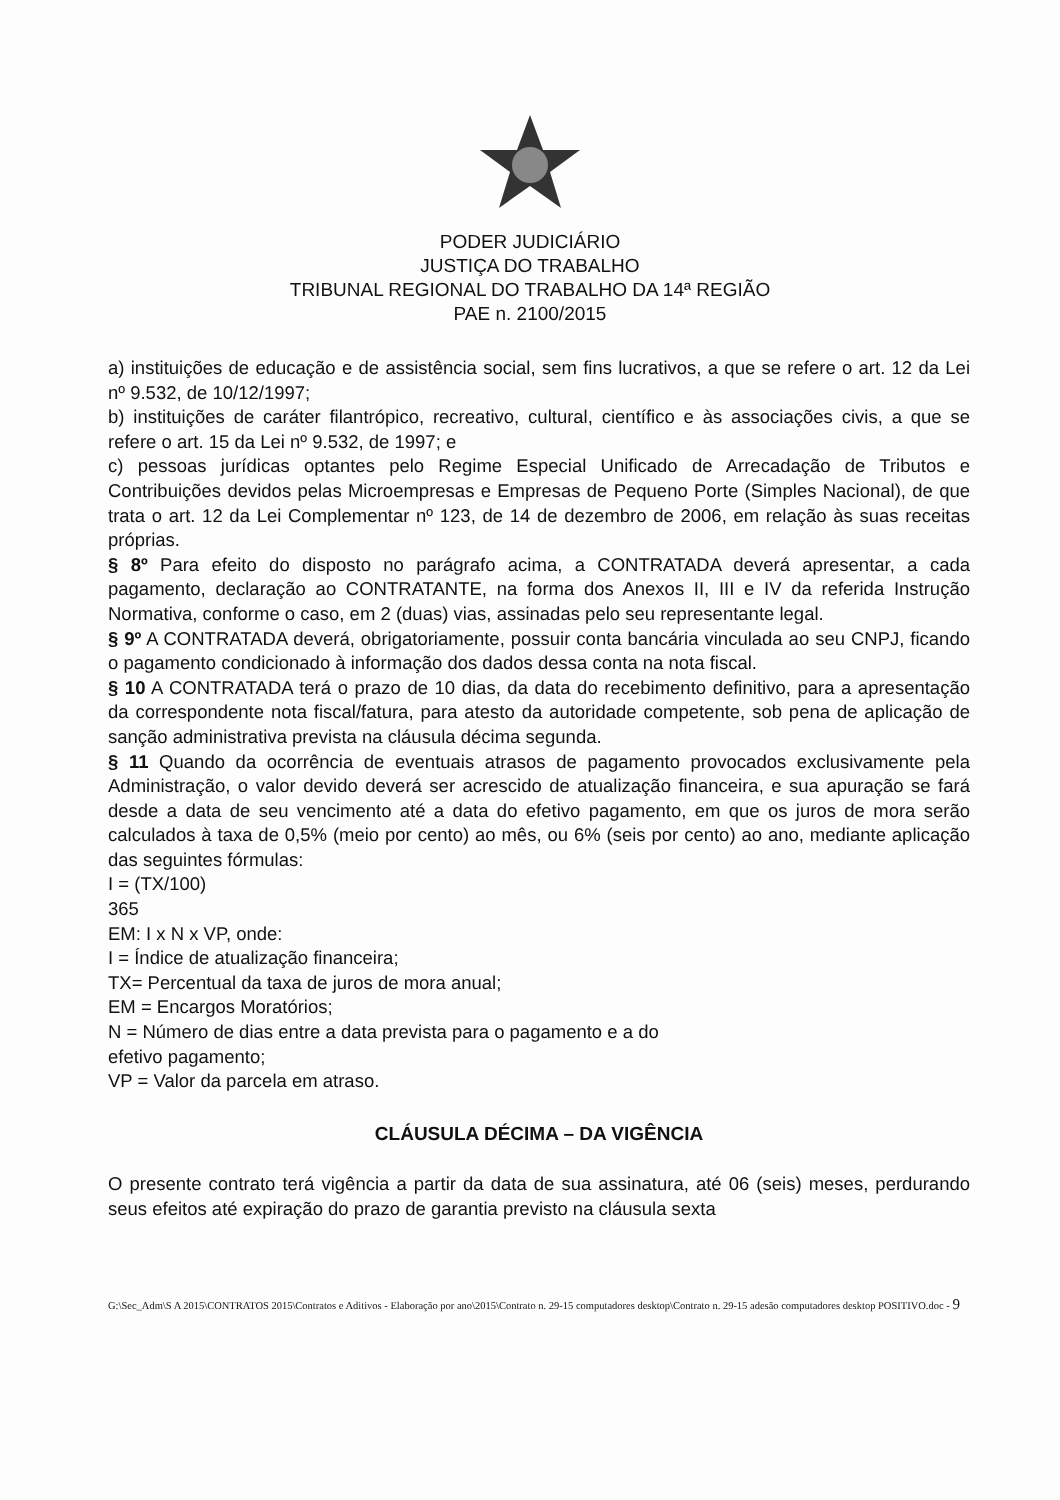PODER JUDICIÁRIO
JUSTIÇA DO TRABALHO
TRIBUNAL REGIONAL DO TRABALHO DA 14ª REGIÃO
PAE n. 2100/2015
a) instituições de educação e de assistência social, sem fins lucrativos, a que se refere o art. 12 da Lei nº 9.532, de 10/12/1997;
b) instituições de caráter filantrópico, recreativo, cultural, científico e às associações civis, a que se refere o art. 15 da Lei nº 9.532, de 1997; e
c) pessoas jurídicas optantes pelo Regime Especial Unificado de Arrecadação de Tributos e Contribuições devidos pelas Microempresas e Empresas de Pequeno Porte (Simples Nacional), de que trata o art. 12 da Lei Complementar nº 123, de 14 de dezembro de 2006, em relação às suas receitas próprias.
§ 8º Para efeito do disposto no parágrafo acima, a CONTRATADA deverá apresentar, a cada pagamento, declaração ao CONTRATANTE, na forma dos Anexos II, III e IV da referida Instrução Normativa, conforme o caso, em 2 (duas) vias, assinadas pelo seu representante legal.
§ 9º A CONTRATADA deverá, obrigatoriamente, possuir conta bancária vinculada ao seu CNPJ, ficando o pagamento condicionado à informação dos dados dessa conta na nota fiscal.
§ 10 A CONTRATADA terá o prazo de 10 dias, da data do recebimento definitivo, para a apresentação da correspondente nota fiscal/fatura, para atesto da autoridade competente, sob pena de aplicação de sanção administrativa prevista na cláusula décima segunda.
§ 11 Quando da ocorrência de eventuais atrasos de pagamento provocados exclusivamente pela Administração, o valor devido deverá ser acrescido de atualização financeira, e sua apuração se fará desde a data de seu vencimento até a data do efetivo pagamento, em que os juros de mora serão calculados à taxa de 0,5% (meio por cento) ao mês, ou 6% (seis por cento) ao ano, mediante aplicação das seguintes fórmulas:
I = (TX/100)
365
EM: I x N x VP, onde:
I = Índice de atualização financeira;
TX= Percentual da taxa de juros de mora anual;
EM = Encargos Moratórios;
N = Número de dias entre a data prevista para o pagamento e a do
efetivo pagamento;
VP = Valor da parcela em atraso.
CLÁUSULA DÉCIMA – DA VIGÊNCIA
O presente contrato terá vigência a partir da data de sua assinatura, até 06 (seis) meses, perdurando seus efeitos até expiração do prazo de garantia previsto na cláusula sexta
G:\Sec_Adm\S A 2015\CONTRATOS 2015\Contratos e Aditivos - Elaboração por ano\2015\Contrato n. 29-15 computadores desktop\Contrato n. 29-15 adesão computadores desktop POSITIVO.doc - 9